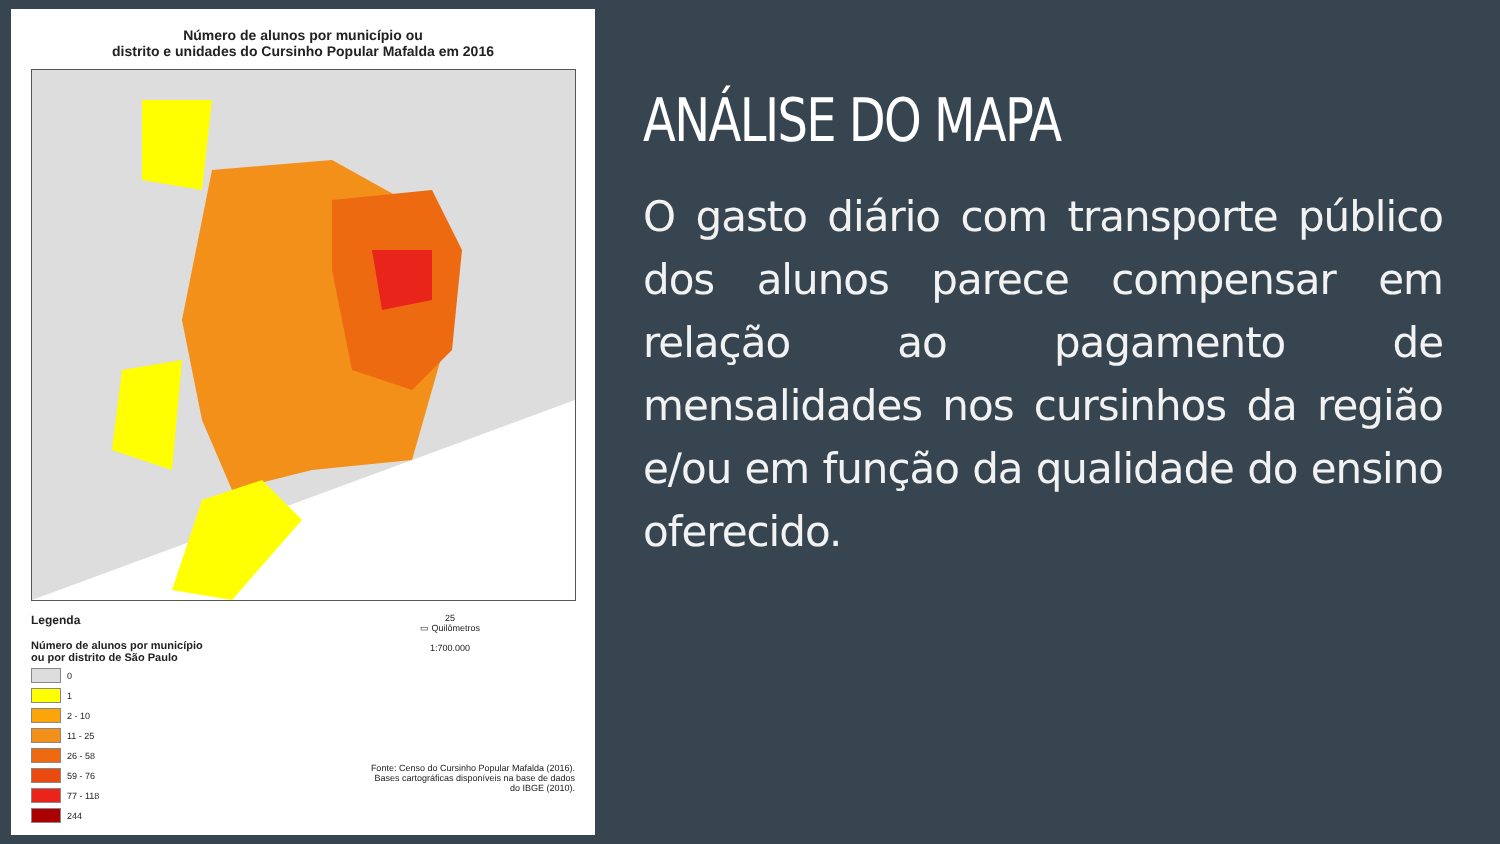Número de alunos por município ou
distrito e unidades do Cursinho Popular Mafalda em 2016
Legenda
Número de alunos por município
ou por distrito de São Paulo
0
1
2 - 10
11 - 25
26 - 58
59 - 76
77 - 118
244
25
▭ Quilômetros
1:700.000
Fonte: Censo do Cursinho Popular Mafalda (2016).
Bases cartográficas disponíveis na base de dados
do IBGE (2010).
ANÁLISE DO MAPA
O gasto diário com transporte público dos alunos parece compensar em relação ao pagamento de mensalidades nos cursinhos da região e/ou em função da qualidade do ensino oferecido.